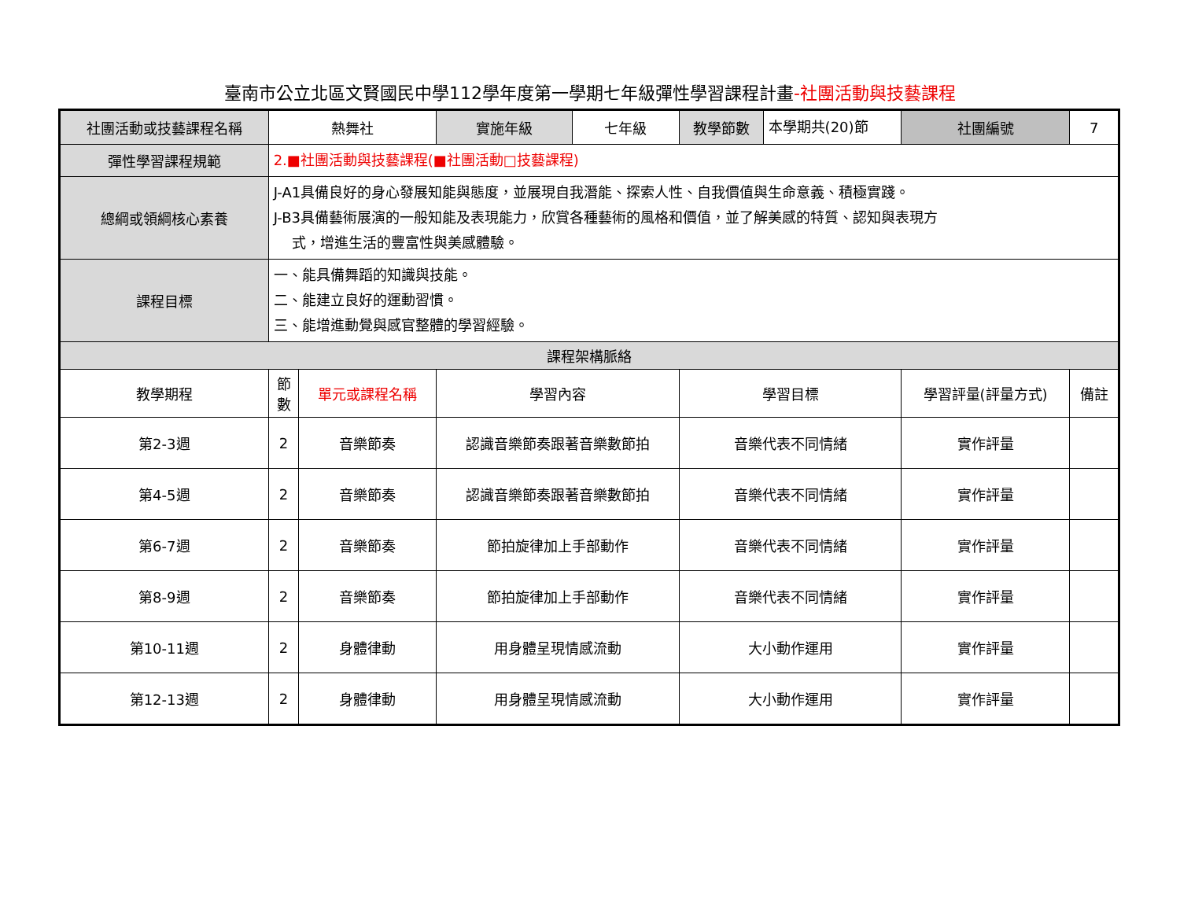臺南市公立北區文賢國民中學112學年度第一學期七年級彈性學習課程計畫-社團活動與技藝課程
| 社團活動或技藝課程名稱 | 熱舞社 | | 實施年級 | 七年級 | 教學節數 | 本學期共(20)節 | 社團編號 | 7 |
| 彈性學習課程規範 | 2.■社團活動與技藝課程(■社團活動□技藝課程) | | | | | | | |
| 總綱或領綱核心素養 | J-A1具備良好的身心發展知能與態度，並展現自我潛能、探索人性、自我價值與生命意義、積極實踐。 J-B3具備藝術展演的一般知能及表現能力，欣賞各種藝術的風格和價值，並了解美感的特質、認知與表現方 式，增進生活的豐富性與美感體驗。 | | | | | | | |
| 課程目標 | 一、能具備舞蹈的知識與技能。 二、能建立良好的運動習慣。 三、能增進動覺與感官整體的學習經驗。 | | | | | | | |
| 課程架構脈絡 | | | | | | | | |
| 教學期程 | 節 數 | 單元或課程名稱 | 學習內容 | | 學習目標 | | 學習評量(評量方式) | 備註 |
| 第2-3週 | 2 | 音樂節奏 | 認識音樂節奏跟著音樂數節拍 | | 音樂代表不同情緒 | | 實作評量 | |
| 第4-5週 | 2 | 音樂節奏 | 認識音樂節奏跟著音樂數節拍 | | 音樂代表不同情緒 | | 實作評量 | |
| 第6-7週 | 2 | 音樂節奏 | 節拍旋律加上手部動作 | | 音樂代表不同情緒 | | 實作評量 | |
| 第8-9週 | 2 | 音樂節奏 | 節拍旋律加上手部動作 | | 音樂代表不同情緒 | | 實作評量 | |
| 第10-11週 | 2 | 身體律動 | 用身體呈現情感流動 | | 大小動作運用 | | 實作評量 | |
| 第12-13週 | 2 | 身體律動 | 用身體呈現情感流動 | | 大小動作運用 | | 實作評量 | |